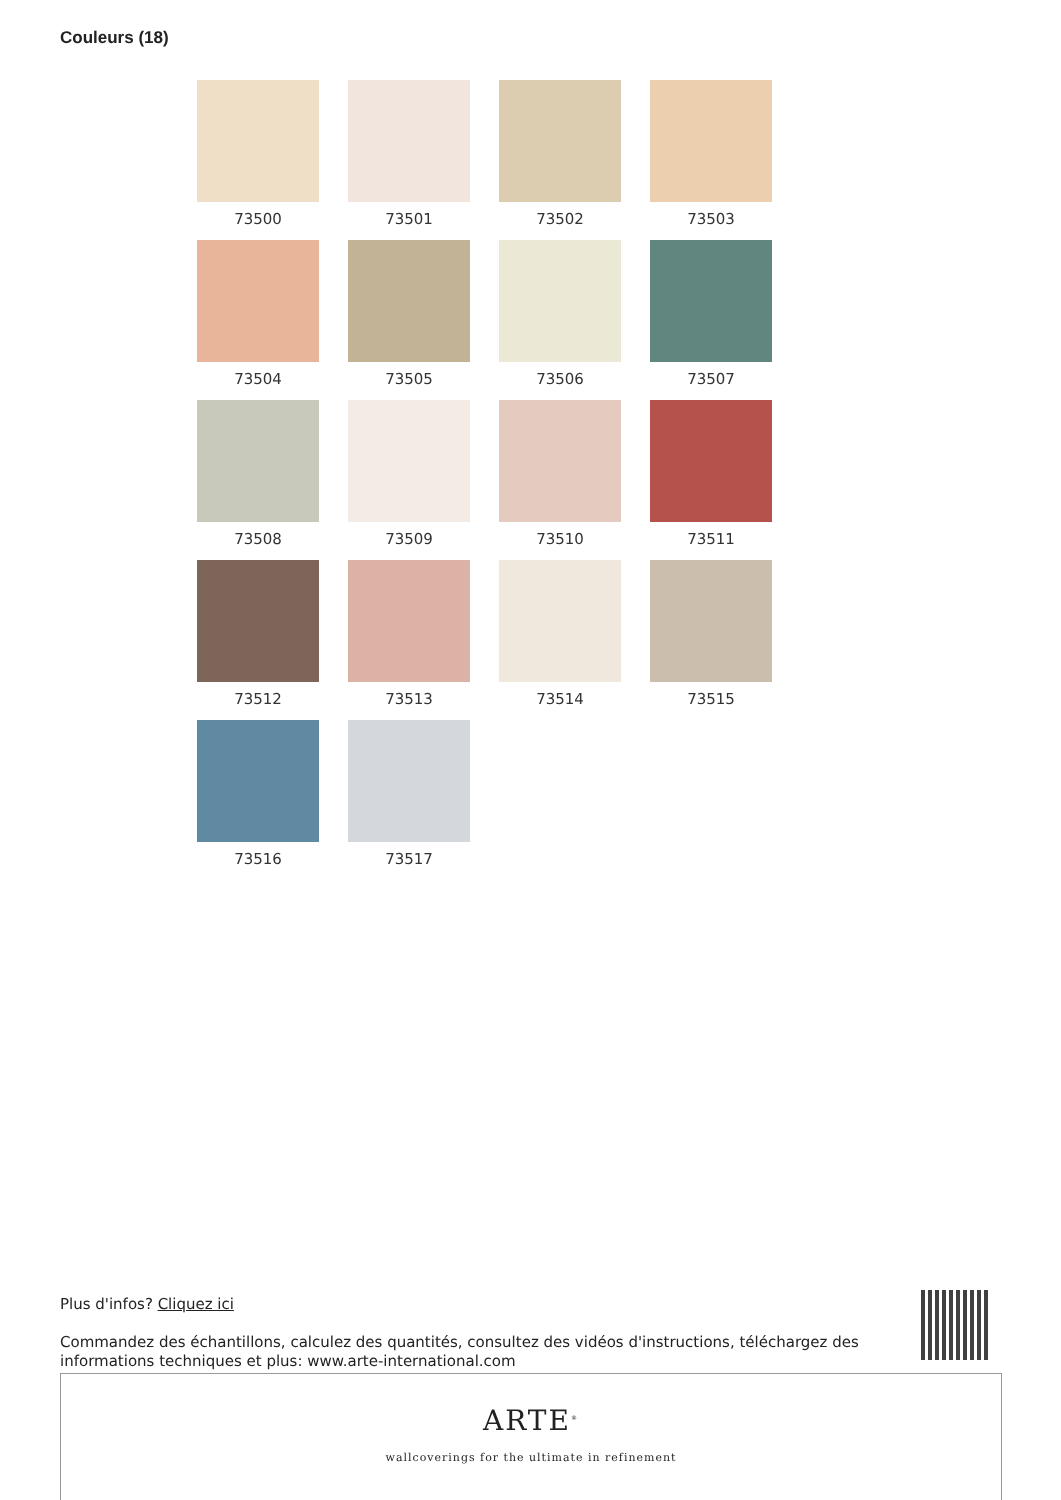Couleurs (18)
73500
73501
73502
73503
73504
73505
73506
73507
73508
73509
73510
73511
73512
73513
73514
73515
73516
73517
Plus d'infos? Cliquez ici
Commandez des échantillons, calculez des quantités, consultez des vidéos d'instructions, téléchargez des informations techniques et plus: www.arte-international.com
ARTE<sup>®</sup>
wallcoverings for the ultimate in refinement